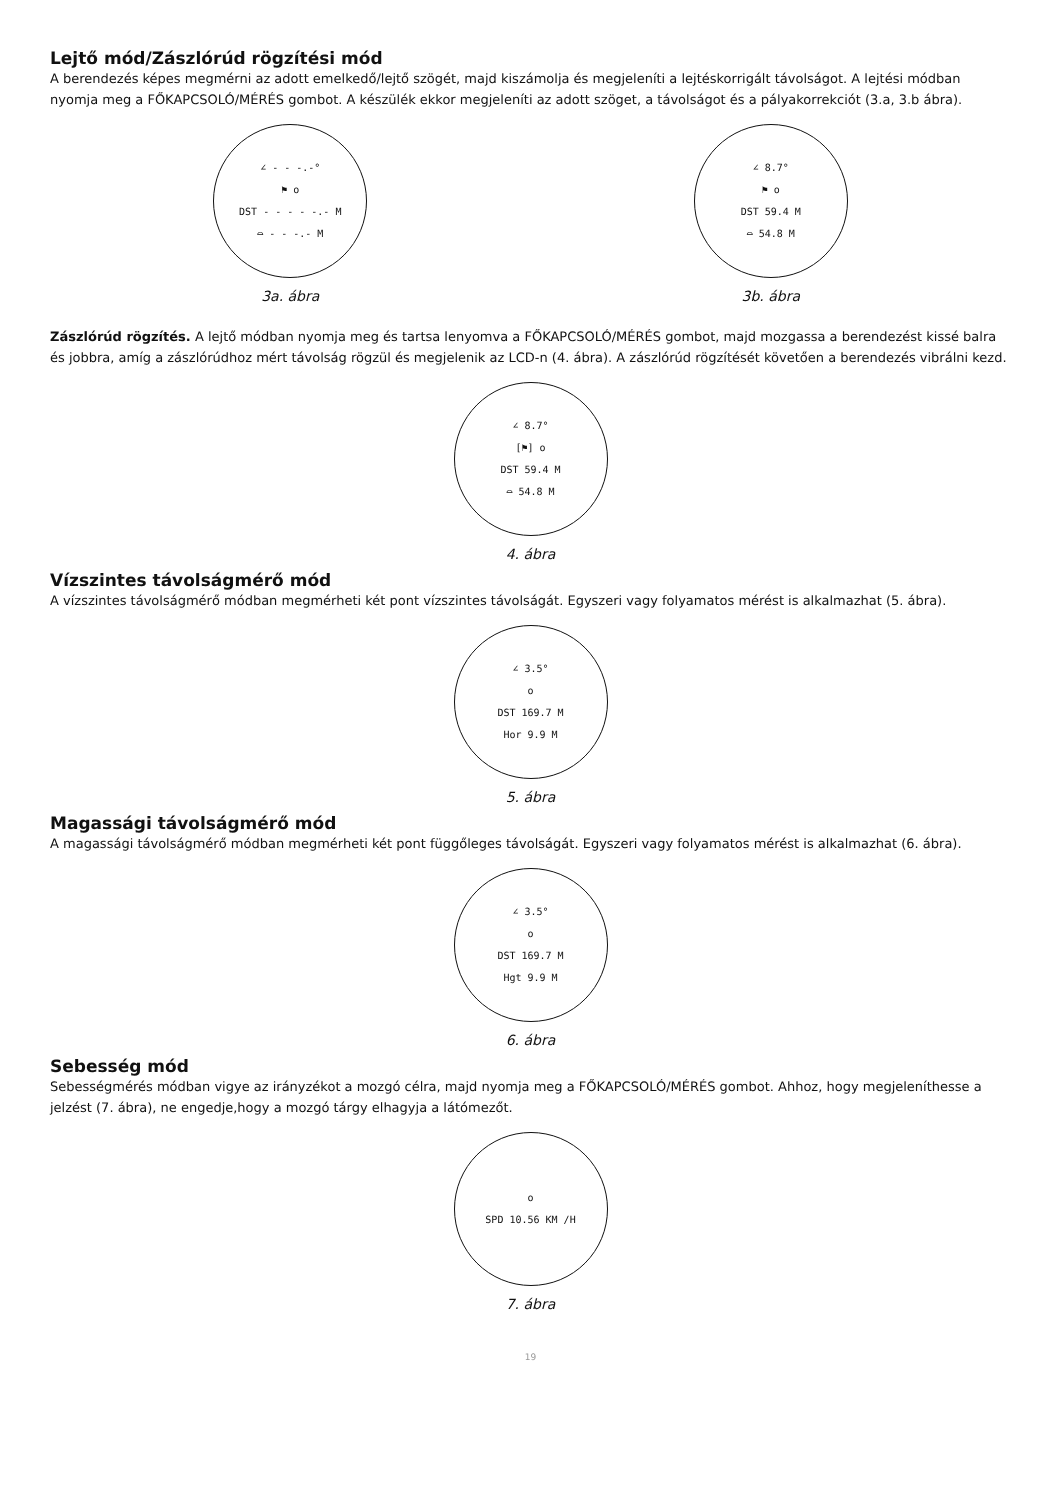Lejtő mód/Zászlórúd rögzítési mód
A berendezés képes megmérni az adott emelkedő/lejtő szögét, majd kiszámolja és megjeleníti a lejtéskorrigált távolságot. A lejtési módban nyomja meg a FŐKAPCSOLÓ/MÉRÉS gombot. A készülék ekkor megjeleníti az adott szöget, a távolságot és a pályakorrekciót (3.a, 3.b ábra).
∠ - - -.-°
⚑ o
DST - - - - -.- M
⌓ - - -.- M
3a. ábra
∠ 8.7°
⚑ o
DST 59.4 M
⌓ 54.8 M
3b. ábra
Zászlórúd rögzítés. A lejtő módban nyomja meg és tartsa lenyomva a FŐKAPCSOLÓ/MÉRÉS gombot, majd mozgassa a berendezést kissé balra és jobbra, amíg a zászlórúdhoz mért távolság rögzül és megjelenik az LCD-n (4. ábra). A zászlórúd rögzítését követően a berendezés vibrálni kezd.
∠ 8.7°
[⚑] o
DST 59.4 M
⌓ 54.8 M
4. ábra
Vízszintes távolságmérő mód
A vízszintes távolságmérő módban megmérheti két pont vízszintes távolságát. Egyszeri vagy folyamatos mérést is alkalmazhat (5. ábra).
∠ 3.5°
o
DST 169.7 M
Hor 9.9 M
5. ábra
Magassági távolságmérő mód
A magassági távolságmérő módban megmérheti két pont függőleges távolságát. Egyszeri vagy folyamatos mérést is alkalmazhat (6. ábra).
∠ 3.5°
o
DST 169.7 M
Hgt 9.9 M
6. ábra
Sebesség mód
Sebességmérés módban vigye az irányzékot a mozgó célra, majd nyomja meg a FŐKAPCSOLÓ/MÉRÉS gombot. Ahhoz, hogy megjeleníthesse a jelzést (7. ábra), ne engedje,hogy a mozgó tárgy elhagyja a látómezőt.
o
SPD 10.56 KM /H
7. ábra
19